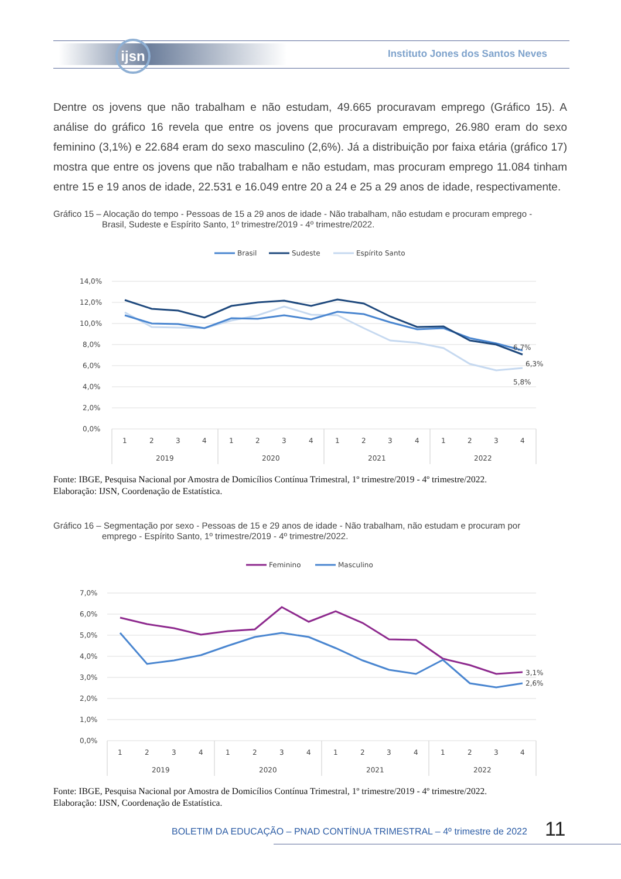ijsn
Instituto Jones dos Santos Neves
Dentre os jovens que não trabalham e não estudam, 49.665 procuravam emprego (Gráfico 15). A análise do gráfico 16 revela que entre os jovens que procuravam emprego, 26.980 eram do sexo feminino (3,1%) e 22.684 eram do sexo masculino (2,6%). Já a distribuição por faixa etária (gráfico 17) mostra que entre os jovens que não trabalham e não estudam, mas procuram emprego 11.084 tinham entre 15 e 19 anos de idade, 22.531 e 16.049 entre 20 a 24 e 25 a 29 anos de idade, respectivamente.
Gráfico 15 – Alocação do tempo - Pessoas de 15 a 29 anos de idade - Não trabalham, não estudam e procuram emprego -
Brasil, Sudeste e Espírito Santo, 1º trimestre/2019 - 4º trimestre/2022.
Brasil
Sudeste
Espírito Santo
14,0%
12,0%
10,0%
8,0%
6,0%
4,0%
2,0%
0,0%
6,7%
6,3%
5,8%
1
2
3
4
1
2
3
4
1
2
3
4
1
2
3
4
2019
2020
2021
2022
Fonte: IBGE, Pesquisa Nacional por Amostra de Domicílios Contínua Trimestral, 1º trimestre/2019 - 4º trimestre/2022.
Elaboração: IJSN, Coordenação de Estatística.
Gráfico 16 – Segmentação por sexo - Pessoas de 15 e 29 anos de idade - Não trabalham, não estudam e procuram por
emprego - Espírito Santo, 1º trimestre/2019 - 4º trimestre/2022.
Feminino
Masculino
7,0%
6,0%
5,0%
4,0%
3,0%
2,0%
1,0%
0,0%
3,1%
2,6%
1
2
3
4
1
2
3
4
1
2
3
4
1
2
3
4
2019
2020
2021
2022
Fonte: IBGE, Pesquisa Nacional por Amostra de Domicílios Contínua Trimestral, 1º trimestre/2019 - 4º trimestre/2022.
Elaboração: IJSN, Coordenação de Estatística.
BOLETIM DA EDUCAÇÃO – PNAD CONTÍNUA TRIMESTRAL – 4º trimestre de 2022
11